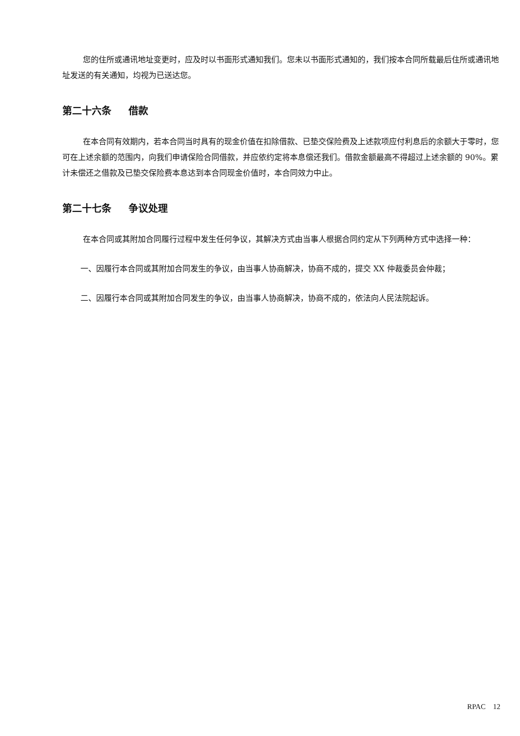您的住所或通讯地址变更时，应及时以书面形式通知我们。您未以书面形式通知的，我们按本合同所载最后住所或通讯地址发送的有关通知，均视为已送达您。
第二十六条 借款
在本合同有效期内，若本合同当时具有的现金价值在扣除借款、已垫交保险费及上述款项应付利息后的余额大于零时，您可在上述余额的范围内，向我们申请保险合同借款，并应依约定将本息偿还我们。借款金额最高不得超过上述余额的 90%。累计未偿还之借款及已垫交保险费本息达到本合同现金价值时，本合同效力中止。
第二十七条 争议处理
在本合同或其附加合同履行过程中发生任何争议，其解决方式由当事人根据合同约定从下列两种方式中选择一种：
一、因履行本合同或其附加合同发生的争议，由当事人协商解决，协商不成的，提交 XX 仲裁委员会仲裁；
二、因履行本合同或其附加合同发生的争议，由当事人协商解决，协商不成的，依法向人民法院起诉。
RPAC 12